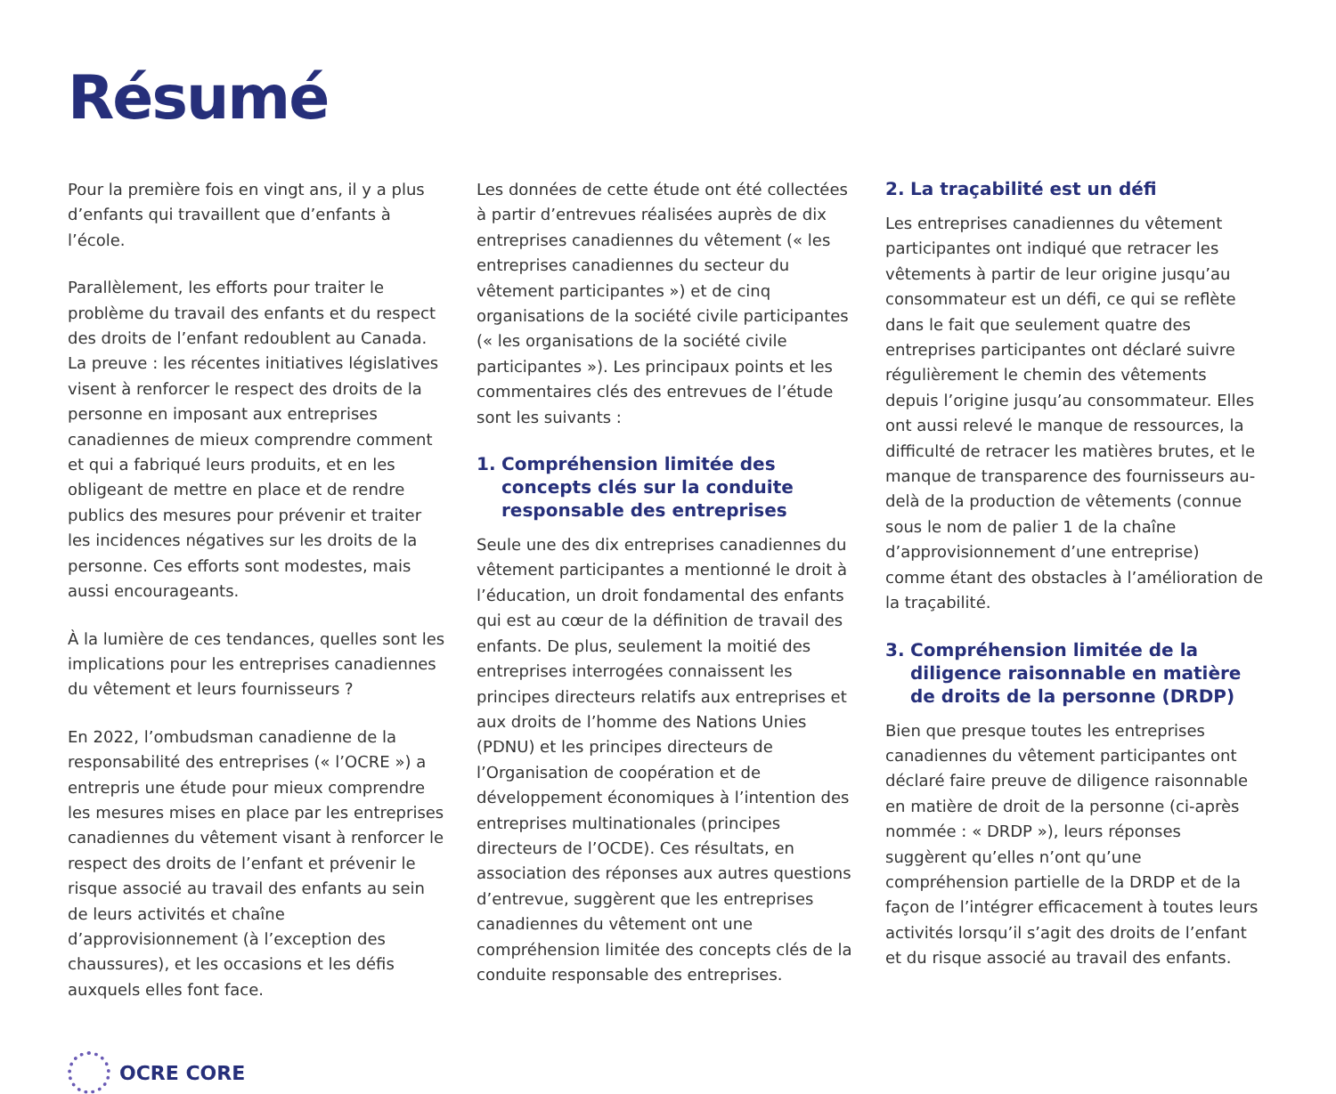Résumé
Pour la première fois en vingt ans, il y a plus d’enfants qui travaillent que d’enfants à l’école.
Parallèlement, les efforts pour traiter le problème du travail des enfants et du respect des droits de l’enfant redoublent au Canada. La preuve : les récentes initiatives législatives visent à renforcer le respect des droits de la personne en imposant aux entreprises canadiennes de mieux comprendre comment et qui a fabriqué leurs produits, et en les obligeant de mettre en place et de rendre publics des mesures pour prévenir et traiter les incidences négatives sur les droits de la personne. Ces efforts sont modestes, mais aussi encourageants.
À la lumière de ces tendances, quelles sont les implications pour les entreprises canadiennes du vêtement et leurs fournisseurs ?
En 2022, l’ombudsman canadienne de la responsabilité des entreprises (« l’OCRE ») a entrepris une étude pour mieux comprendre les mesures mises en place par les entreprises canadiennes du vêtement visant à renforcer le respect des droits de l’enfant et prévenir le risque associé au travail des enfants au sein de leurs activités et chaîne d’approvisionnement (à l’exception des chaussures), et les occasions et les défis auxquels elles font face.
Les données de cette étude ont été collectées à partir d’entrevues réalisées auprès de dix entreprises canadiennes du vêtement (« les entreprises canadiennes du secteur du vêtement participantes ») et de cinq organisations de la société civile participantes (« les organisations de la société civile participantes »). Les principaux points et les commentaires clés des entrevues de l’étude sont les suivants :
1. Compréhension limitée des concepts clés sur la conduite responsable des entreprises
Seule une des dix entreprises canadiennes du vêtement participantes a mentionné le droit à l’éducation, un droit fondamental des enfants qui est au cœur de la définition de travail des enfants. De plus, seulement la moitié des entreprises interrogées connaissent les principes directeurs relatifs aux entreprises et aux droits de l’homme des Nations Unies (PDNU) et les principes directeurs de l’Organisation de coopération et de développement économiques à l’intention des entreprises multinationales (principes directeurs de l’OCDE). Ces résultats, en association des réponses aux autres questions d’entrevue, suggèrent que les entreprises canadiennes du vêtement ont une compréhension limitée des concepts clés de la conduite responsable des entreprises.
2. La traçabilité est un défi
Les entreprises canadiennes du vêtement participantes ont indiqué que retracer les vêtements à partir de leur origine jusqu’au consommateur est un défi, ce qui se reflète dans le fait que seulement quatre des entreprises participantes ont déclaré suivre régulièrement le chemin des vêtements depuis l’origine jusqu’au consommateur. Elles ont aussi relevé le manque de ressources, la difficulté de retracer les matières brutes, et le manque de transparence des fournisseurs au-delà de la production de vêtements (connue sous le nom de palier 1 de la chaîne d’approvisionnement d’une entreprise) comme étant des obstacles à l’amélioration de la traçabilité.
3. Compréhension limitée de la diligence raisonnable en matière de droits de la personne (DRDP)
Bien que presque toutes les entreprises canadiennes du vêtement participantes ont déclaré faire preuve de diligence raisonnable en matière de droit de la personne (ci-après nommée : « DRDP »), leurs réponses suggèrent qu’elles n’ont qu’une compréhension partielle de la DRDP et de la façon de l’intégrer efficacement à toutes leurs activités lorsqu’il s’agit des droits de l’enfant et du risque associé au travail des enfants.
OCRE CORE